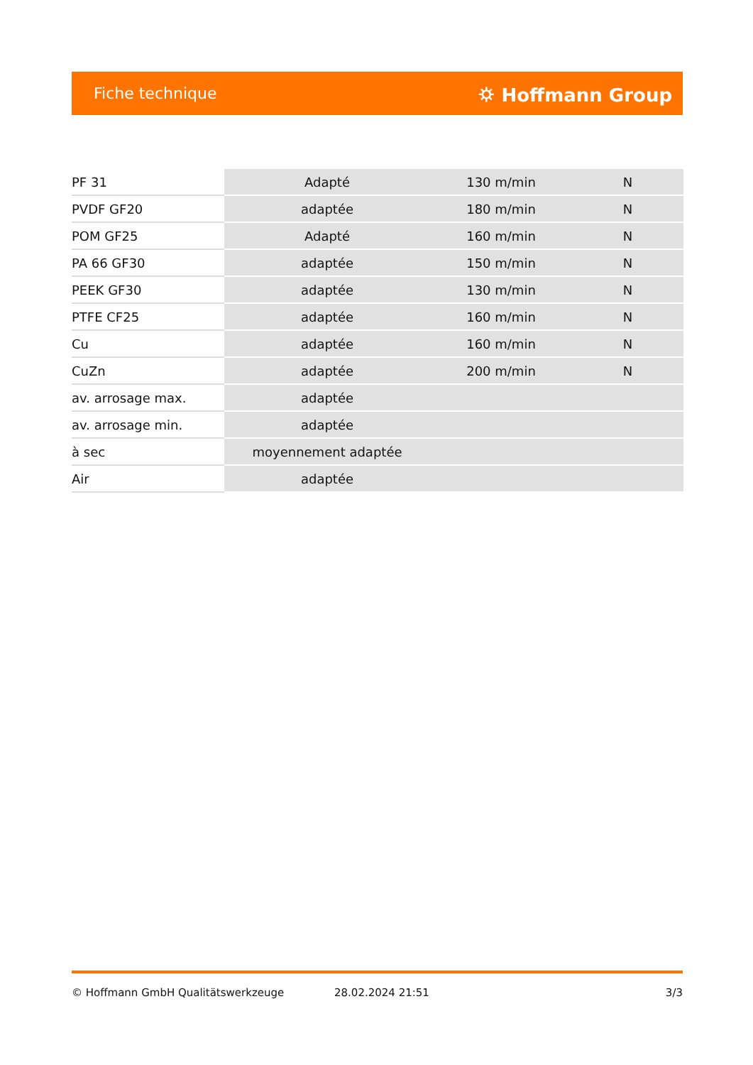Fiche technique ⛭ Hoffmann Group
| PF 31 | Adapté | 130 m/min | N |
| PVDF GF20 | adaptée | 180 m/min | N |
| POM GF25 | Adapté | 160 m/min | N |
| PA 66 GF30 | adaptée | 150 m/min | N |
| PEEK GF30 | adaptée | 130 m/min | N |
| PTFE CF25 | adaptée | 160 m/min | N |
| Cu | adaptée | 160 m/min | N |
| CuZn | adaptée | 200 m/min | N |
| av. arrosage max. | adaptée | | |
| av. arrosage min. | adaptée | | |
| à sec | moyennement adaptée | | |
| Air | adaptée | | |
© Hoffmann GmbH Qualitätswerkzeuge 28.02.2024 21:51 3/3